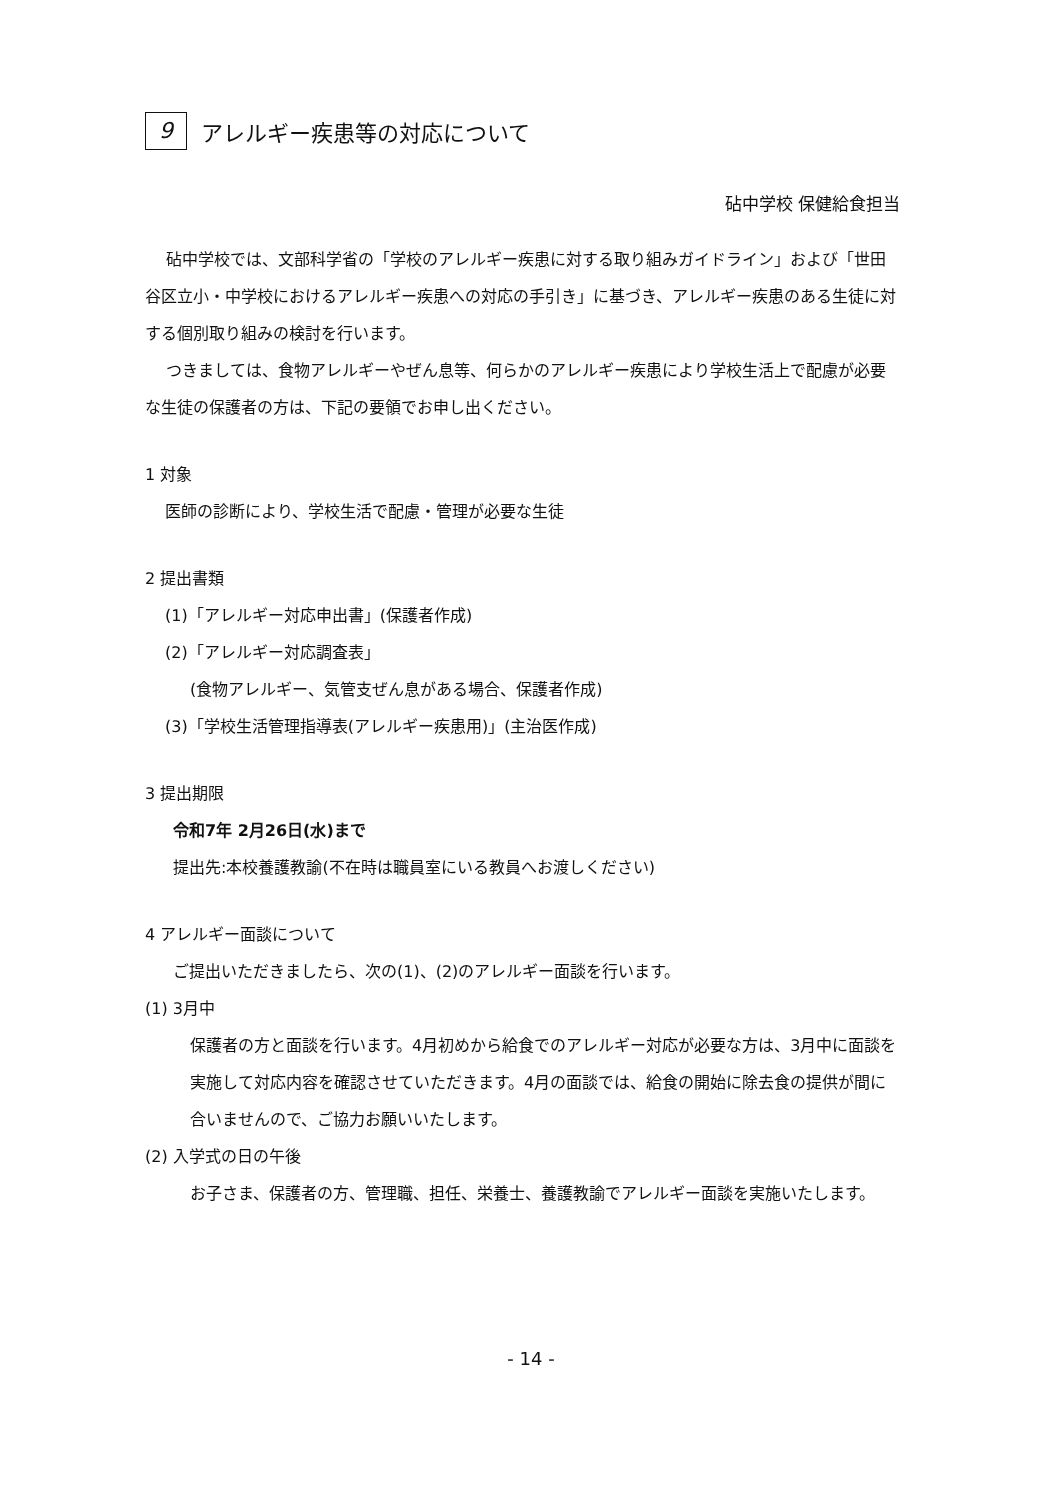9 アレルギー疾患等の対応について
砧中学校 保健給食担当
砧中学校では、文部科学省の「学校のアレルギー疾患に対する取り組みガイドライン」および「世田谷区立小・中学校におけるアレルギー疾患への対応の手引き」に基づき、アレルギー疾患のある生徒に対する個別取り組みの検討を行います。
つきましては、食物アレルギーやぜん息等、何らかのアレルギー疾患により学校生活上で配慮が必要な生徒の保護者の方は、下記の要領でお申し出ください。
1 対象
医師の診断により、学校生活で配慮・管理が必要な生徒
2 提出書類
(1)「アレルギー対応申出書」(保護者作成)
(2)「アレルギー対応調査表」
(食物アレルギー、気管支ぜん息がある場合、保護者作成)
(3)「学校生活管理指導表(アレルギー疾患用)」(主治医作成)
3 提出期限
令和7年 2月26日(水)まで
提出先:本校養護教諭(不在時は職員室にいる教員へお渡しください)
4 アレルギー面談について
ご提出いただきましたら、次の(1)、(2)のアレルギー面談を行います。
(1) 3月中
保護者の方と面談を行います。4月初めから給食でのアレルギー対応が必要な方は、3月中に面談を実施して対応内容を確認させていただきます。4月の面談では、給食の開始に除去食の提供が間に合いませんので、ご協力お願いいたします。
(2) 入学式の日の午後
お子さま、保護者の方、管理職、担任、栄養士、養護教諭でアレルギー面談を実施いたします。
- 14 -